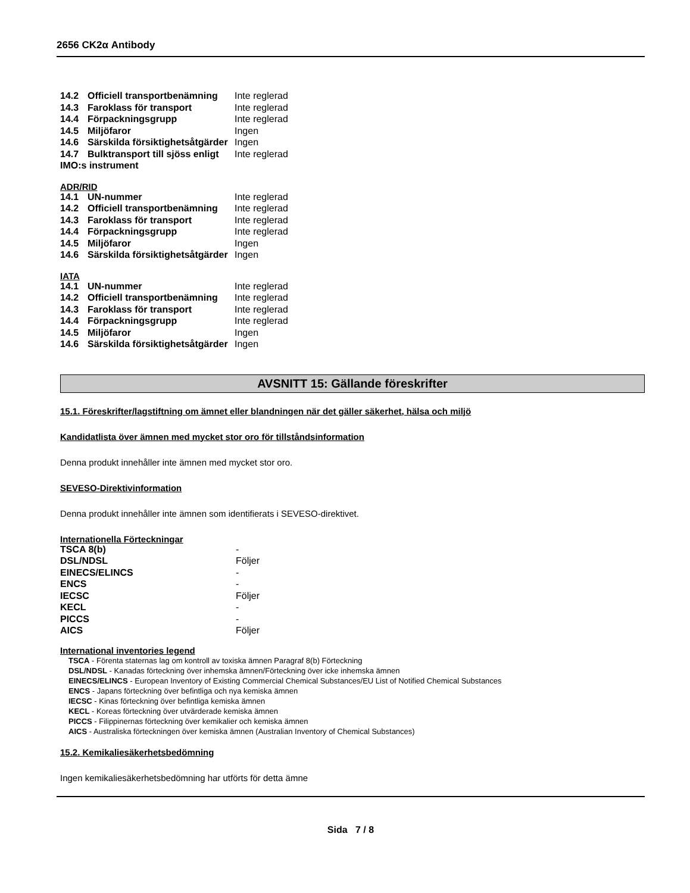2656 CK2α Antibody
| 14.2 | Officiell transportbenämning | Inte reglerad |
| 14.3 | Faroklass för transport | Inte reglerad |
| 14.4 | Förpackningsgrupp | Inte reglerad |
| 14.5 | Miljöfaror | Ingen |
| 14.6 | Särskilda försiktighetsåtgärder | Ingen |
| 14.7 | Bulktransport till sjöss enligt | Inte reglerad |
| IMO:s instrument | | |
ADR/RID
| 14.1 | UN-nummer | Inte reglerad |
| 14.2 | Officiell transportbenämning | Inte reglerad |
| 14.3 | Faroklass för transport | Inte reglerad |
| 14.4 | Förpackningsgrupp | Inte reglerad |
| 14.5 | Miljöfaror | Ingen |
| 14.6 | Särskilda försiktighetsåtgärder | Ingen |
IATA
| 14.1 | UN-nummer | Inte reglerad |
| 14.2 | Officiell transportbenämning | Inte reglerad |
| 14.3 | Faroklass för transport | Inte reglerad |
| 14.4 | Förpackningsgrupp | Inte reglerad |
| 14.5 | Miljöfaror | Ingen |
| 14.6 | Särskilda försiktighetsåtgärder | Ingen |
AVSNITT 15: Gällande föreskrifter
15.1. Föreskrifter/lagstiftning om ämnet eller blandningen när det gäller säkerhet, hälsa och miljö
Kandidatlista över ämnen med mycket stor oro för tillståndsinformation
Denna produkt innehåller inte ämnen med mycket stor oro.
SEVESO-Direktivinformation
Denna produkt innehåller inte ämnen som identifierats i SEVESO-direktivet.
Internationella Förteckningar
| TSCA 8(b) | - |
| DSL/NDSL | Följer |
| EINECS/ELINCS | - |
| ENCS | - |
| IECSC | Följer |
| KECL | - |
| PICCS | - |
| AICS | Följer |
International inventories legend
TSCA - Förenta staternas lag om kontroll av toxiska ämnen Paragraf 8(b) Förteckning
DSL/NDSL - Kanadas förteckning över inhemska ämnen/Förteckning över icke inhemska ämnen
EINECS/ELINCS - European Inventory of Existing Commercial Chemical Substances/EU List of Notified Chemical Substances
ENCS - Japans förteckning över befintliga och nya kemiska ämnen
IECSC - Kinas förteckning över befintliga kemiska ämnen
KECL - Koreas förteckning över utvärderade kemiska ämnen
PICCS - Filippinernas förteckning över kemikalier och kemiska ämnen
AICS - Australiska förteckningen över kemiska ämnen (Australian Inventory of Chemical Substances)
15.2. Kemikaliesäkerhetsbedömning
Ingen kemikaliesäkerhetsbedömning har utförts för detta ämne
Sida 7 / 8